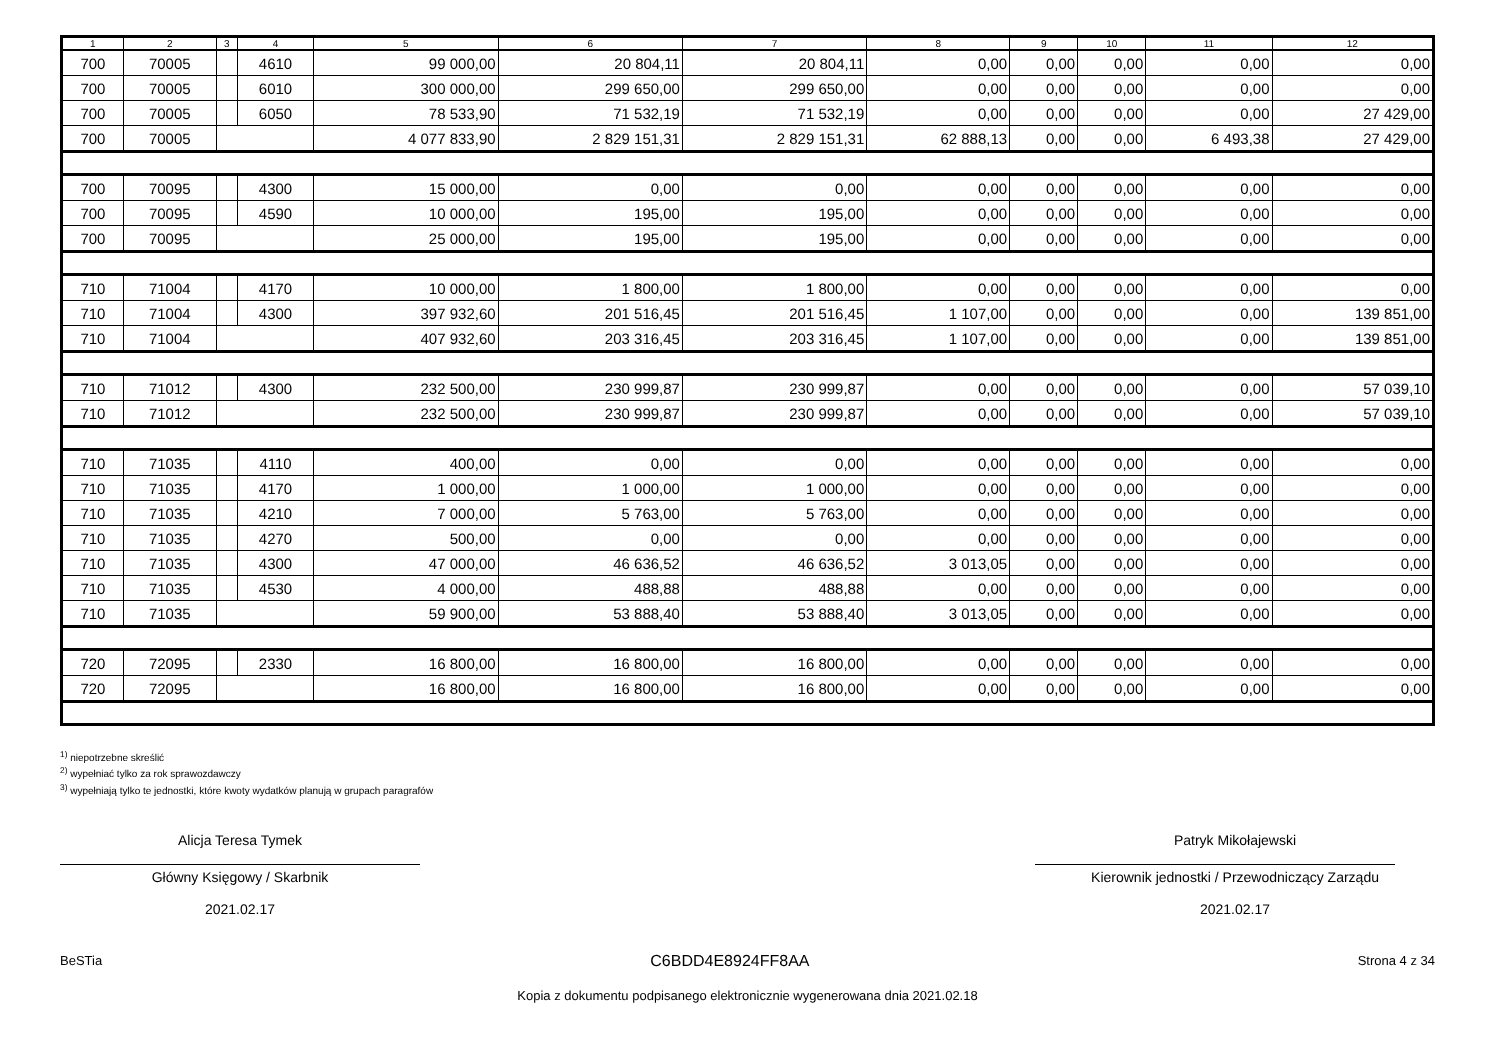| 1 | 2 | 3 | 4 | 5 | 6 | 7 | 8 | 9 | 10 | 11 | 12 |
| --- | --- | --- | --- | --- | --- | --- | --- | --- | --- | --- | --- |
| 700 | 70005 | | 4610 | 99 000,00 | 20 804,11 | 20 804,11 | 0,00 | 0,00 | 0,00 | 0,00 | 0,00 |
| 700 | 70005 | | 6010 | 300 000,00 | 299 650,00 | 299 650,00 | 0,00 | 0,00 | 0,00 | 0,00 | 0,00 |
| 700 | 70005 | | 6050 | 78 533,90 | 71 532,19 | 71 532,19 | 0,00 | 0,00 | 0,00 | 0,00 | 27 429,00 |
| 700 | 70005 | | | 4 077 833,90 | 2 829 151,31 | 2 829 151,31 | 62 888,13 | 0,00 | 0,00 | 6 493,38 | 27 429,00 |
| 700 | 70095 | | 4300 | 15 000,00 | 0,00 | 0,00 | 0,00 | 0,00 | 0,00 | 0,00 | 0,00 |
| 700 | 70095 | | 4590 | 10 000,00 | 195,00 | 195,00 | 0,00 | 0,00 | 0,00 | 0,00 | 0,00 |
| 700 | 70095 | | | 25 000,00 | 195,00 | 195,00 | 0,00 | 0,00 | 0,00 | 0,00 | 0,00 |
| 710 | 71004 | | 4170 | 10 000,00 | 1 800,00 | 1 800,00 | 0,00 | 0,00 | 0,00 | 0,00 | 0,00 |
| 710 | 71004 | | 4300 | 397 932,60 | 201 516,45 | 201 516,45 | 1 107,00 | 0,00 | 0,00 | 0,00 | 139 851,00 |
| 710 | 71004 | | | 407 932,60 | 203 316,45 | 203 316,45 | 1 107,00 | 0,00 | 0,00 | 0,00 | 139 851,00 |
| 710 | 71012 | | 4300 | 232 500,00 | 230 999,87 | 230 999,87 | 0,00 | 0,00 | 0,00 | 0,00 | 57 039,10 |
| 710 | 71012 | | | 232 500,00 | 230 999,87 | 230 999,87 | 0,00 | 0,00 | 0,00 | 0,00 | 57 039,10 |
| 710 | 71035 | | 4110 | 400,00 | 0,00 | 0,00 | 0,00 | 0,00 | 0,00 | 0,00 | 0,00 |
| 710 | 71035 | | 4170 | 1 000,00 | 1 000,00 | 1 000,00 | 0,00 | 0,00 | 0,00 | 0,00 | 0,00 |
| 710 | 71035 | | 4210 | 7 000,00 | 5 763,00 | 5 763,00 | 0,00 | 0,00 | 0,00 | 0,00 | 0,00 |
| 710 | 71035 | | 4270 | 500,00 | 0,00 | 0,00 | 0,00 | 0,00 | 0,00 | 0,00 | 0,00 |
| 710 | 71035 | | 4300 | 47 000,00 | 46 636,52 | 46 636,52 | 3 013,05 | 0,00 | 0,00 | 0,00 | 0,00 |
| 710 | 71035 | | 4530 | 4 000,00 | 488,88 | 488,88 | 0,00 | 0,00 | 0,00 | 0,00 | 0,00 |
| 710 | 71035 | | | 59 900,00 | 53 888,40 | 53 888,40 | 3 013,05 | 0,00 | 0,00 | 0,00 | 0,00 |
| 720 | 72095 | | 2330 | 16 800,00 | 16 800,00 | 16 800,00 | 0,00 | 0,00 | 0,00 | 0,00 | 0,00 |
| 720 | 72095 | | | 16 800,00 | 16 800,00 | 16 800,00 | 0,00 | 0,00 | 0,00 | 0,00 | 0,00 |
<sup>1)</sup> niepotrzebne skreślić
<sup>2)</sup> wypełniać tylko za rok sprawozdawczy
<sup>3)</sup> wypełniają tylko te jednostki, które kwoty wydatków planują w grupach paragrafów
Alicja Teresa Tymek
Główny Księgowy / Skarbnik
2021.02.17
Patryk Mikołajewski
Kierownik jednostki / Przewodniczący Zarządu
2021.02.17
BeSTia C6BDD4E8924FF8AA Strona 4 z 34
Kopia z dokumentu podpisanego elektronicznie wygenerowana dnia 2021.02.18